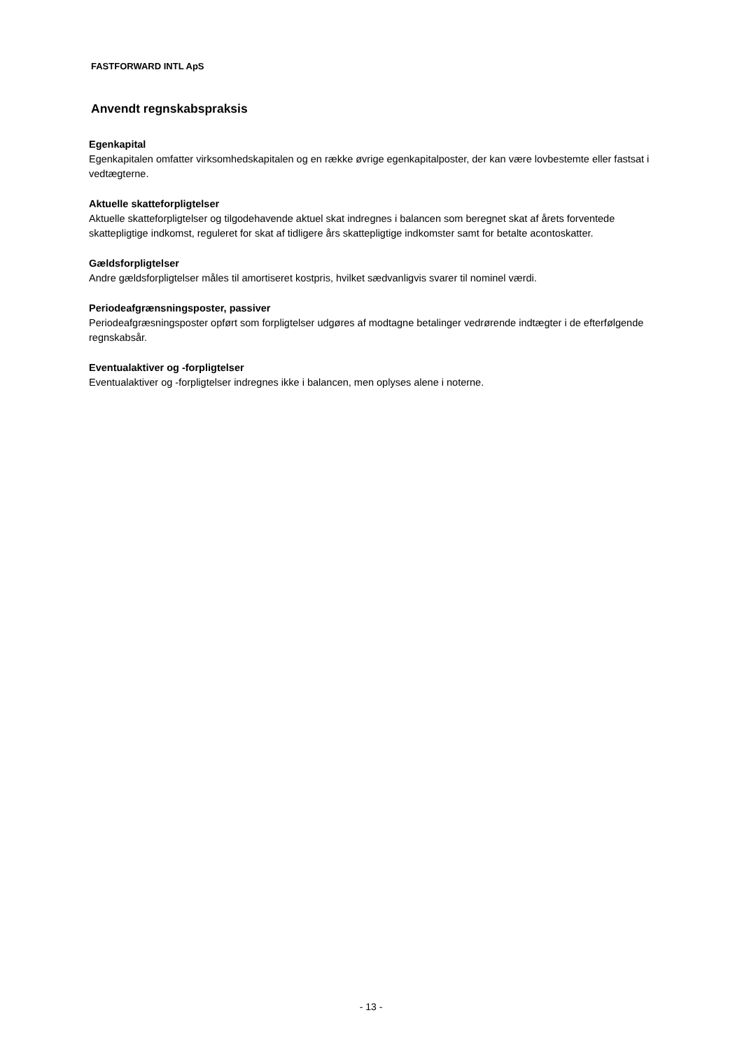FASTFORWARD INTL ApS
Anvendt regnskabspraksis
Egenkapital
Egenkapitalen omfatter virksomhedskapitalen og en række øvrige egenkapitalposter, der kan være lovbestemte eller fastsat i vedtægterne.
Aktuelle skatteforpligtelser
Aktuelle skatteforpligtelser og tilgodehavende aktuel skat indregnes i balancen som beregnet skat af årets forventede skattepligtige indkomst, reguleret for skat af tidligere års skattepligtige indkomster samt for betalte acontoskatter.
Gældsforpligtelser
Andre gældsforpligtelser måles til amortiseret kostpris, hvilket sædvanligvis svarer til nominel værdi.
Periodeafgrænsningsposter, passiver
Periodeafgræsningsposter opført som forpligtelser udgøres af modtagne betalinger vedrørende indtægter i de efterfølgende regnskabsår.
Eventualaktiver og -forpligtelser
Eventualaktiver og -forpligtelser indregnes ikke i balancen, men oplyses alene i noterne.
- 13 -